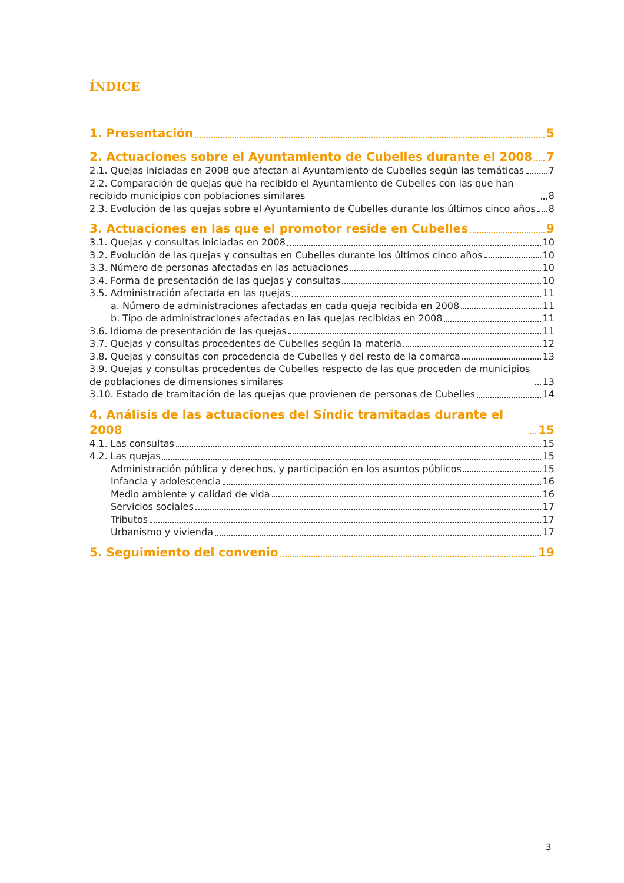ÍNDICE
1. Presentación 5
2. Actuaciones sobre el Ayuntamiento de Cubelles durante el 2008 7
2.1. Quejas iniciadas en 2008 que afectan al Ayuntamiento de Cubelles según las temáticas 7
2.2. Comparación de quejas que ha recibido el Ayuntamiento de Cubelles con las que han recibido municipios con poblaciones similares 8
2.3. Evolución de las quejas sobre el Ayuntamiento de Cubelles durante los últimos cinco años 8
3. Actuaciones en las que el promotor reside en Cubelles 9
3.1. Quejas y consultas iniciadas en 2008 10
3.2. Evolución de las quejas y consultas en Cubelles durante los últimos cinco años 10
3.3. Número de personas afectadas en las actuaciones 10
3.4. Forma de presentación de las quejas y consultas 10
3.5. Administración afectada en las quejas 11
a. Número de administraciones afectadas en cada queja recibida en 2008 11
b. Tipo de administraciones afectadas en las quejas recibidas en 2008 11
3.6. Idioma de presentación de las quejas 11
3.7. Quejas y consultas procedentes de Cubelles según la materia 12
3.8. Quejas y consultas con procedencia de Cubelles y del resto de la comarca 13
3.9. Quejas y consultas procedentes de Cubelles respecto de las que proceden de municipios de poblaciones de dimensiones similares 13
3.10. Estado de tramitación de las quejas que provienen de personas de Cubelles 14
4. Análisis de las actuaciones del Síndic tramitadas durante el 2008 15
4.1. Las consultas 15
4.2. Las quejas 15
Administración pública y derechos, y participación en los asuntos públicos 15
Infancia y adolescencia 16
Medio ambiente y calidad de vida 16
Servicios sociales 17
Tributos 17
Urbanismo y vivienda 17
5. Seguimiento del convenio 19
3